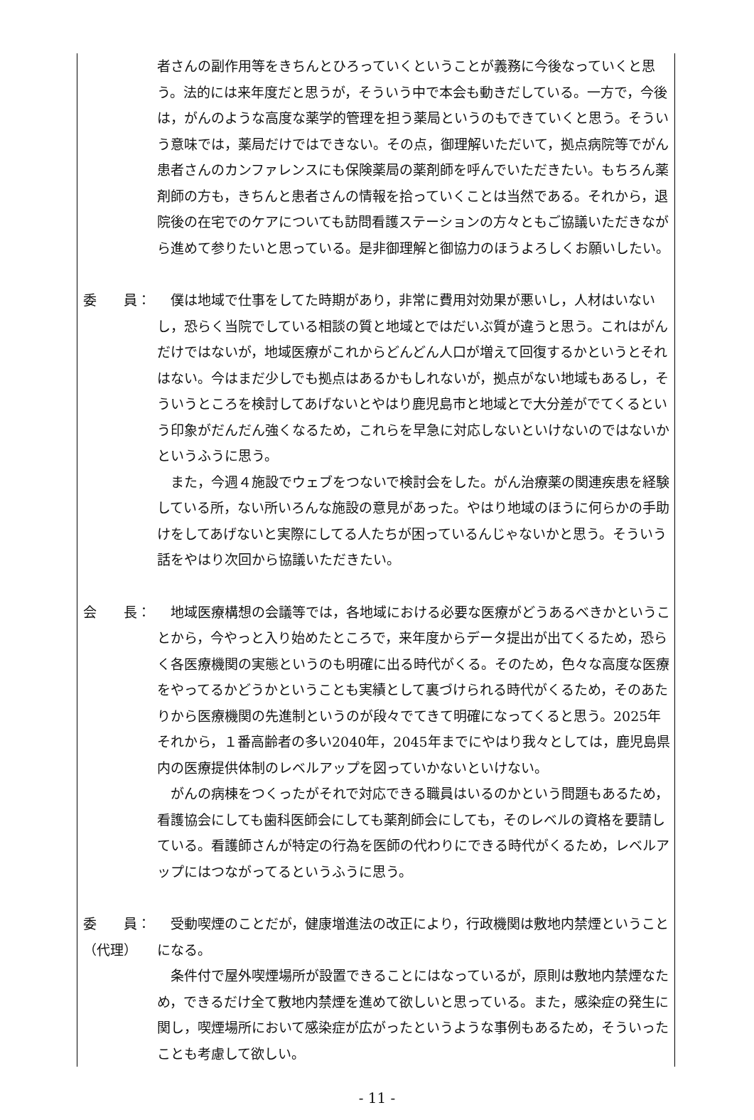者さんの副作用等をきちんとひろっていくということが義務に今後なっていくと思う。法的には来年度だと思うが，そういう中で本会も動きだしている。一方で，今後は，がんのような高度な薬学的管理を担う薬局というのもできていくと思う。そういう意味では，薬局だけではできない。その点，御理解いただいて，拠点病院等でがん患者さんのカンファレンスにも保険薬局の薬剤師を呼んでいただきたい。もちろん薬剤師の方も，きちんと患者さんの情報を拾っていくことは当然である。それから，退院後の在宅でのケアについても訪問看護ステーションの方々ともご協議いただきながら進めて参りたいと思っている。是非御理解と御協力のほうよろしくお願いしたい。
委　　員： 　僕は地域で仕事をしてた時期があり，非常に費用対効果が悪いし，人材はいないし，恐らく当院でしている相談の質と地域とではだいぶ質が違うと思う。これはがんだけではないが，地域医療がこれからどんどん人口が増えて回復するかというとそれはない。今はまだ少しでも拠点はあるかもしれないが，拠点がない地域もあるし，そういうところを検討してあげないとやはり鹿児島市と地域とで大分差がでてくるという印象がだんだん強くなるため，これらを早急に対応しないといけないのではないかというふうに思う。
　また，今週４施設でウェブをつないで検討会をした。がん治療薬の関連疾患を経験している所，ない所いろんな施設の意見があった。やはり地域のほうに何らかの手助けをしてあげないと実際にしてる人たちが困っているんじゃないかと思う。そういう話をやはり次回から協議いただきたい。
会　　長： 　地域医療構想の会議等では，各地域における必要な医療がどうあるべきかということから，今やっと入り始めたところで，来年度からデータ提出が出てくるため，恐らく各医療機関の実態というのも明確に出る時代がくる。そのため，色々な高度な医療をやってるかどうかということも実績として裏づけられる時代がくるため，そのあたりから医療機関の先進制というのが段々でてきて明確になってくると思う。2025年それから，１番高齢者の多い2040年，2045年までにやはり我々としては，鹿児島県内の医療提供体制のレベルアップを図っていかないといけない。
　がんの病棟をつくったがそれで対応できる職員はいるのかという問題もあるため，看護協会にしても歯科医師会にしても薬剤師会にしても，そのレベルの資格を要請している。看護師さんが特定の行為を医師の代わりにできる時代がくるため，レベルアップにはつながってるというふうに思う。
委　　員：
（代理）
　受動喫煙のことだが，健康増進法の改正により，行政機関は敷地内禁煙ということになる。
　条件付で屋外喫煙場所が設置できることにはなっているが，原則は敷地内禁煙なため，できるだけ全て敷地内禁煙を進めて欲しいと思っている。また，感染症の発生に関し，喫煙場所において感染症が広がったというような事例もあるため，そういったことも考慮して欲しい。
- 11 -